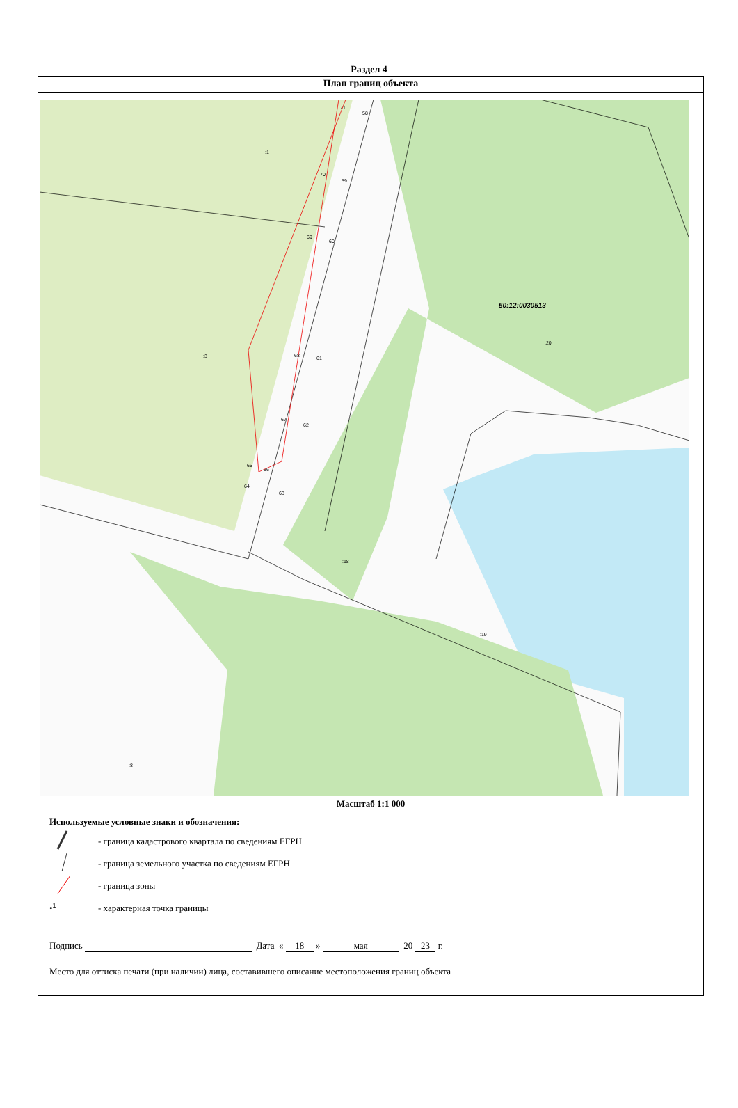Раздел 4
План границ объекта
:1
:3
50:12:0030513
:20
:18
:19
:8
71
58
70
59
69
60
68 61
67
62
65
66
64
63
Масштаб 1:1 000
Используемые условные знаки и обозначения:
- граница кадастрового квартала по сведениям ЕГРН
- граница земельного участка по сведениям ЕГРН
- граница зоны
•<sup>1</sup>
- характерная точка границы
Подпись Дата « 18 » мая 20 23 г.
Место для оттиска печати (при наличии) лица, составившего описание местоположения границ объекта